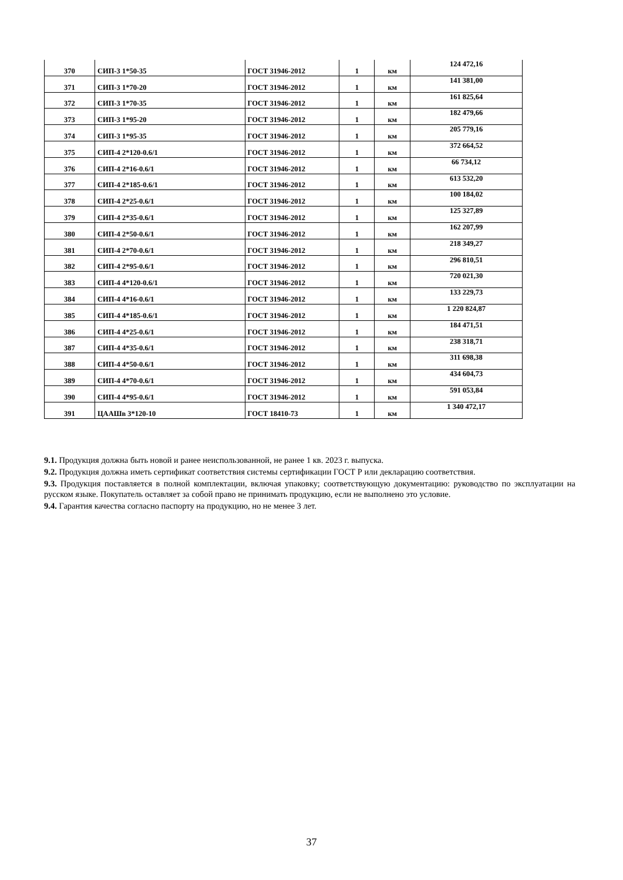| 370 | СИП-3 1*50-35 | ГОСТ 31946-2012 | 1 | км | 124 472,16 |
| 371 | СИП-3 1*70-20 | ГОСТ 31946-2012 | 1 | км | 141 381,00 |
| 372 | СИП-3 1*70-35 | ГОСТ 31946-2012 | 1 | км | 161 825,64 |
| 373 | СИП-3 1*95-20 | ГОСТ 31946-2012 | 1 | км | 182 479,66 |
| 374 | СИП-3 1*95-35 | ГОСТ 31946-2012 | 1 | км | 205 779,16 |
| 375 | СИП-4 2*120-0.6/1 | ГОСТ 31946-2012 | 1 | км | 372 664,52 |
| 376 | СИП-4 2*16-0.6/1 | ГОСТ 31946-2012 | 1 | км | 66 734,12 |
| 377 | СИП-4 2*185-0.6/1 | ГОСТ 31946-2012 | 1 | км | 613 532,20 |
| 378 | СИП-4 2*25-0.6/1 | ГОСТ 31946-2012 | 1 | км | 100 184,02 |
| 379 | СИП-4 2*35-0.6/1 | ГОСТ 31946-2012 | 1 | км | 125 327,89 |
| 380 | СИП-4 2*50-0.6/1 | ГОСТ 31946-2012 | 1 | км | 162 207,99 |
| 381 | СИП-4 2*70-0.6/1 | ГОСТ 31946-2012 | 1 | км | 218 349,27 |
| 382 | СИП-4 2*95-0.6/1 | ГОСТ 31946-2012 | 1 | км | 296 810,51 |
| 383 | СИП-4 4*120-0.6/1 | ГОСТ 31946-2012 | 1 | км | 720 021,30 |
| 384 | СИП-4 4*16-0.6/1 | ГОСТ 31946-2012 | 1 | км | 133 229,73 |
| 385 | СИП-4 4*185-0.6/1 | ГОСТ 31946-2012 | 1 | км | 1 220 824,87 |
| 386 | СИП-4 4*25-0.6/1 | ГОСТ 31946-2012 | 1 | км | 184 471,51 |
| 387 | СИП-4 4*35-0.6/1 | ГОСТ 31946-2012 | 1 | км | 238 318,71 |
| 388 | СИП-4 4*50-0.6/1 | ГОСТ 31946-2012 | 1 | км | 311 698,38 |
| 389 | СИП-4 4*70-0.6/1 | ГОСТ 31946-2012 | 1 | км | 434 604,73 |
| 390 | СИП-4 4*95-0.6/1 | ГОСТ 31946-2012 | 1 | км | 591 053,84 |
| 391 | ЦААШв 3*120-10 | ГОСТ 18410-73 | 1 | км | 1 340 472,17 |
9.1. Продукция должна быть новой и ранее неиспользованной, не ранее 1 кв. 2023 г. выпуска.
9.2. Продукция должна иметь сертификат соответствия системы сертификации ГОСТ Р или декларацию соответствия.
9.3. Продукция поставляется в полной комплектации, включая упаковку; соответствующую документацию: руководство по эксплуатации на русском языке. Покупатель оставляет за собой право не принимать продукцию, если не выполнено это условие.
9.4. Гарантия качества согласно паспорту на продукцию, но не менее 3 лет.
37